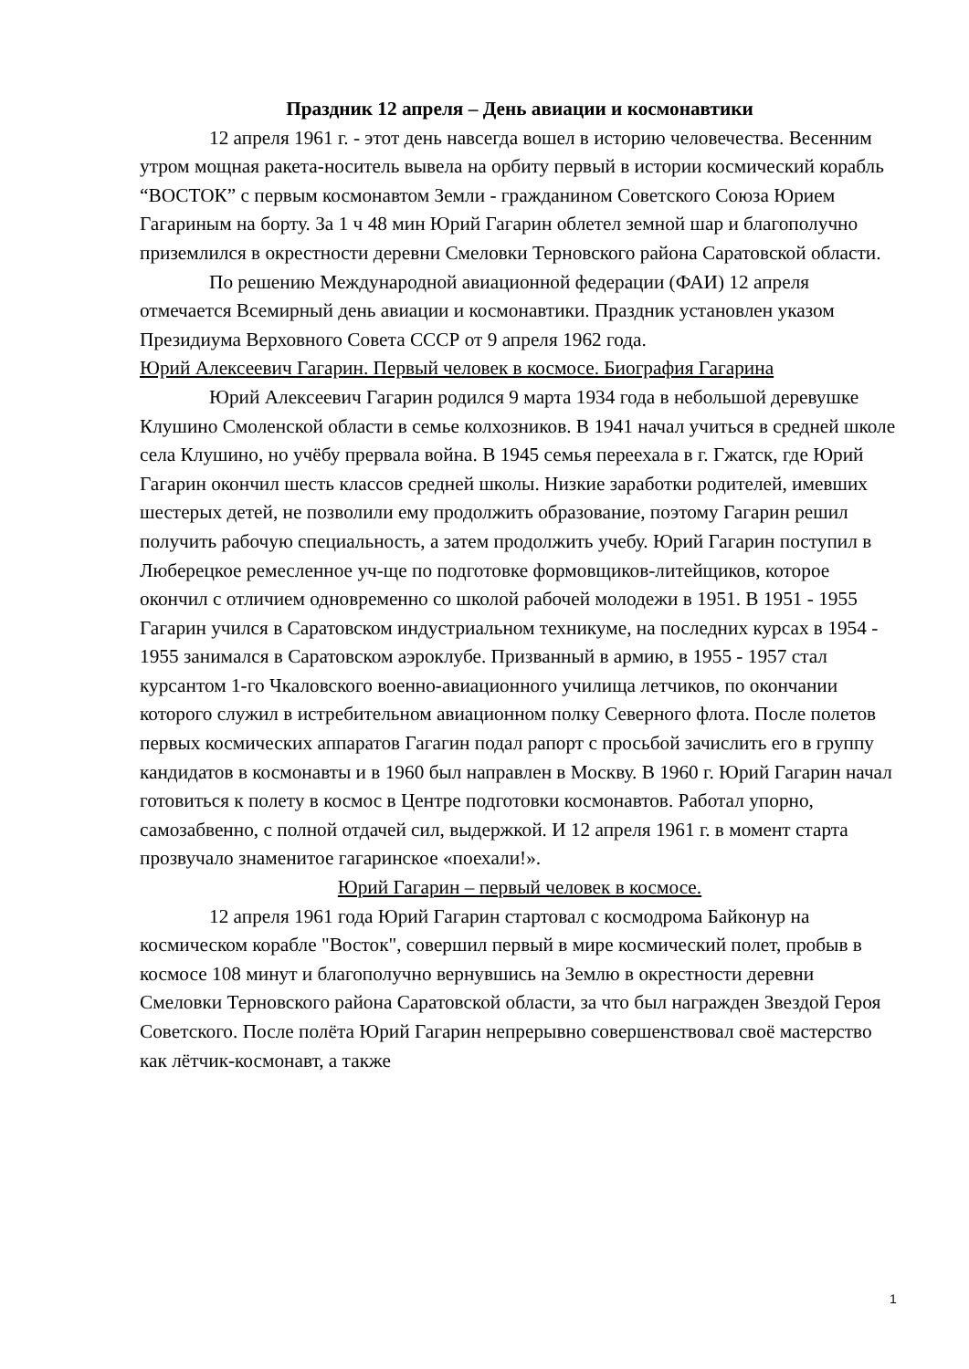Праздник 12 апреля – День авиации и космонавтики
12 апреля 1961 г. - этот день навсегда вошел в историю человечества. Весенним утром мощная ракета-носитель вывела на орбиту первый в истории космический корабль “ВОСТОК” с первым космонавтом Земли - гражданином Советского Союза Юрием Гагариным на борту. За 1 ч 48 мин Юрий Гагарин облетел земной шар и благополучно приземлился в окрестности деревни Смеловки Терновского района Саратовской области.
По решению Международной авиационной федерации (ФАИ) 12 апреля отмечается Всемирный день авиации и космонавтики. Праздник установлен указом Президиума Верховного Совета СССР от 9 апреля 1962 года.
Юрий Алексеевич Гагарин. Первый человек в космосе. Биография Гагарина
Юрий Алексеевич Гагарин родился 9 марта 1934 года в небольшой деревушке Клушино Смоленской области в семье колхозников. В 1941 начал учиться в средней школе села Клушино, но учёбу прервала война. В 1945 семья переехала в г. Гжатск, где Юрий Гагарин окончил шесть классов средней школы. Низкие заработки родителей, имевших шестерых детей, не позволили ему продолжить образование, поэтому Гагарин решил получить рабочую специальность, а затем продолжить учебу. Юрий Гагарин поступил в Люберецкое ремесленное уч-ще по подготовке формовщиков-литейщиков, которое окончил с отличием одновременно со школой рабочей молодежи в 1951. В 1951 - 1955 Гагарин учился в Саратовском индустриальном техникуме, на последних курсах в 1954 - 1955 занимался в Саратовском аэроклубе. Призванный в армию, в 1955 - 1957 стал курсантом 1-го Чкаловского военно-авиационного училища летчиков, по окончании которого служил в истребительном авиационном полку Северного флота. После полетов первых космических аппаратов Гагагин подал рапорт с просьбой зачислить его в группу кандидатов в космонавты и в 1960 был направлен в Москву. В 1960 г. Юрий Гагарин начал готовиться к полету в космос в Центре подготовки космонавтов. Работал упорно, самозабвенно, с полной отдачей сил, выдержкой. И 12 апреля 1961 г. в момент старта прозвучало знаменитое гагаринское «поехали!».
Юрий Гагарин – первый человек в космосе.
12 апреля 1961 года Юрий Гагарин стартовал с космодрома Байконур на космическом корабле "Восток", совершил первый в мире космический полет, пробыв в космосе 108 минут и благополучно вернувшись на Землю в окрестности деревни Смеловки Терновского района Саратовской области, за что был награжден Звездой Героя Советского. После полёта Юрий Гагарин непрерывно совершенствовал своё мастерство как лётчик-космонавт, а также
1